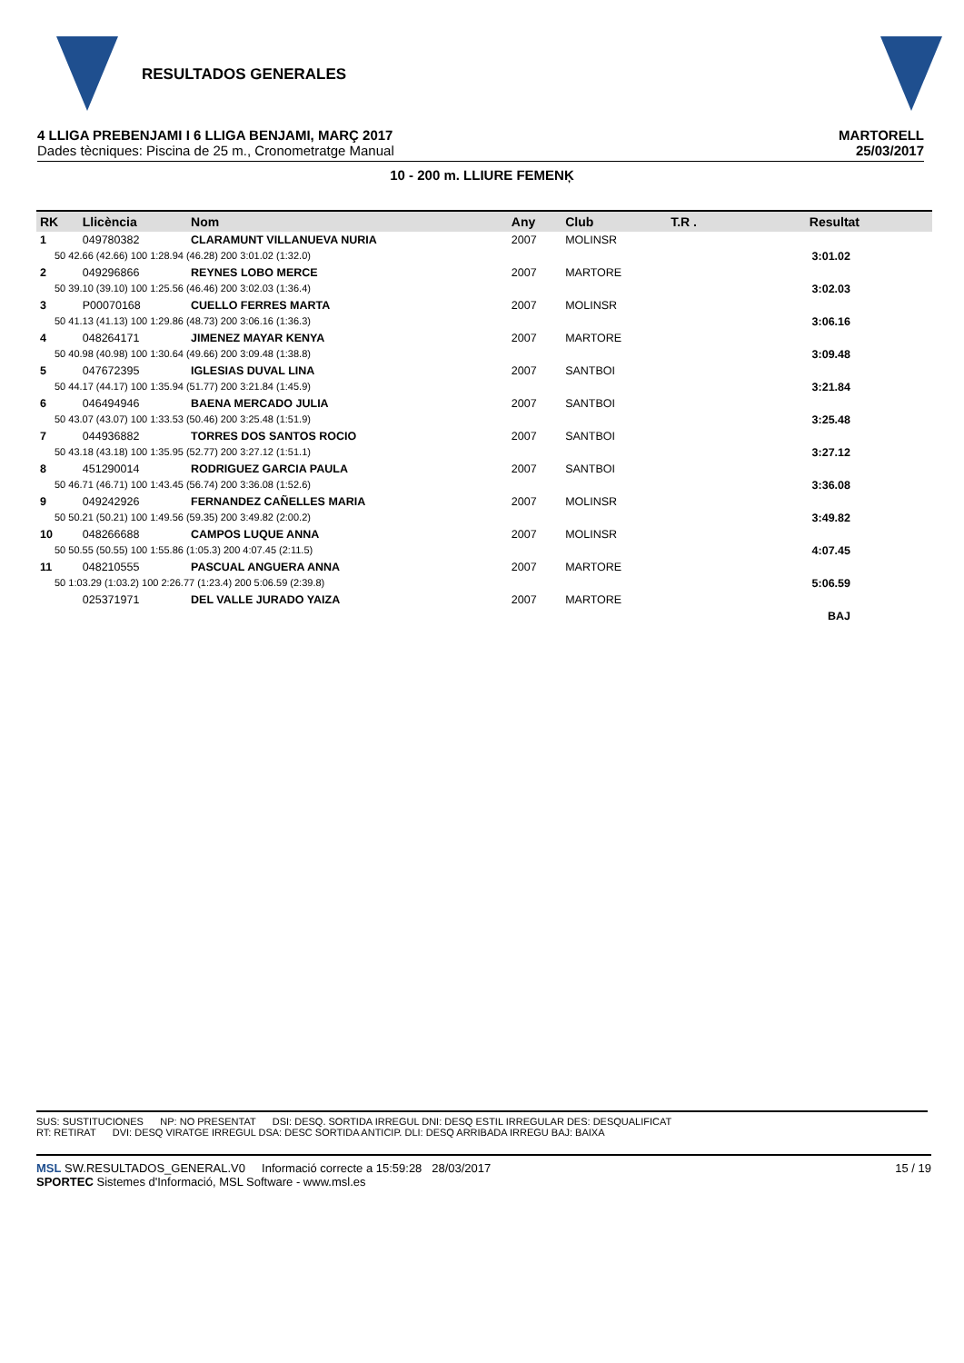RESULTADOS GENERALES
4 LLIGA PREBENJAMI I 6 LLIGA BENJAMI, MARÇ 2017
Dades tècniques: Piscina de 25 m., Cronometratge Manual
MARTORELL
25/03/2017
10 - 200 m. LLIURE FEMENĶ
| RK | Llicència | Nom | Any | Club | T.R . | Resultat |
| --- | --- | --- | --- | --- | --- | --- |
| 1 | 049780382 | CLARAMUNT VILLANUEVA NURIA | 2007 | MOLINSR | | |
| 50 42.66 (42.66) 100 1:28.94 (46.28) 200 3:01.02 (1:32.0) | | | | | | 3:01.02 |
| 2 | 049296866 | REYNES LOBO MERCE | 2007 | MARTORE | | |
| 50 39.10 (39.10) 100 1:25.56 (46.46) 200 3:02.03 (1:36.4) | | | | | | 3:02.03 |
| 3 | P00070168 | CUELLO FERRES MARTA | 2007 | MOLINSR | | |
| 50 41.13 (41.13) 100 1:29.86 (48.73) 200 3:06.16 (1:36.3) | | | | | | 3:06.16 |
| 4 | 048264171 | JIMENEZ MAYAR KENYA | 2007 | MARTORE | | |
| 50 40.98 (40.98) 100 1:30.64 (49.66) 200 3:09.48 (1:38.8) | | | | | | 3:09.48 |
| 5 | 047672395 | IGLESIAS DUVAL LINA | 2007 | SANTBOI | | |
| 50 44.17 (44.17) 100 1:35.94 (51.77) 200 3:21.84 (1:45.9) | | | | | | 3:21.84 |
| 6 | 046494946 | BAENA MERCADO JULIA | 2007 | SANTBOI | | |
| 50 43.07 (43.07) 100 1:33.53 (50.46) 200 3:25.48 (1:51.9) | | | | | | 3:25.48 |
| 7 | 044936882 | TORRES DOS SANTOS ROCIO | 2007 | SANTBOI | | |
| 50 43.18 (43.18) 100 1:35.95 (52.77) 200 3:27.12 (1:51.1) | | | | | | 3:27.12 |
| 8 | 451290014 | RODRIGUEZ GARCIA PAULA | 2007 | SANTBOI | | |
| 50 46.71 (46.71) 100 1:43.45 (56.74) 200 3:36.08 (1:52.6) | | | | | | 3:36.08 |
| 9 | 049242926 | FERNANDEZ CAÑELLES MARIA | 2007 | MOLINSR | | |
| 50 50.21 (50.21) 100 1:49.56 (59.35) 200 3:49.82 (2:00.2) | | | | | | 3:49.82 |
| 10 | 048266688 | CAMPOS LUQUE ANNA | 2007 | MOLINSR | | |
| 50 50.55 (50.55) 100 1:55.86 (1:05.3) 200 4:07.45 (2:11.5) | | | | | | 4:07.45 |
| 11 | 048210555 | PASCUAL ANGUERA ANNA | 2007 | MARTORE | | |
| 50 1:03.29 (1:03.2) 100 2:26.77 (1:23.4) 200 5:06.59 (2:39.8) | | | | | | 5:06.59 |
| | 025371971 | DEL VALLE JURADO YAIZA | 2007 | MARTORE | | |
| | | | | | | BAJ |
SUS: SUSTITUCIONES NP: NO PRESENTAT DSI: DESQ. SORTIDA IRREGUL DNI: DESQ ESTIL IRREGULAR DES: DESQUALIFICAT
RT: RETIRAT DVI: DESQ VIRATGE IRREGUL DSA: DESC SORTIDA ANTICIP. DLI: DESQ ARRIBADA IRREGU BAJ: BAIXA
MSL SW.RESULTADOS_GENERAL.V0 Informació correcte a 15:59:28 28/03/2017 15 / 19
SPORTEC Sistemes d'Informació, MSL Software - www.msl.es